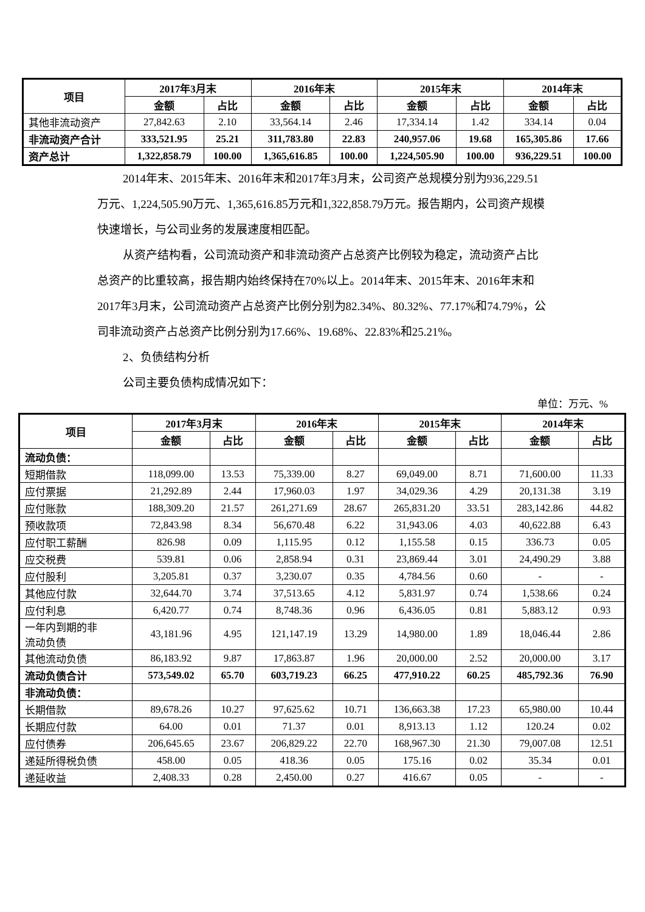| 项目 | 2017年3月末 | | 2016年末 | | 2015年末 | | 2014年末 | |
| --- | --- | --- | --- | --- | --- | --- | --- | --- |
| | 金额 | 占比 | 金额 | 占比 | 金额 | 占比 | 金额 | 占比 |
| 其他非流动资产 | 27,842.63 | 2.10 | 33,564.14 | 2.46 | 17,334.14 | 1.42 | 334.14 | 0.04 |
| 非流动资产合计 | 333,521.95 | 25.21 | 311,783.80 | 22.83 | 240,957.06 | 19.68 | 165,305.86 | 17.66 |
| 资产总计 | 1,322,858.79 | 100.00 | 1,365,616.85 | 100.00 | 1,224,505.90 | 100.00 | 936,229.51 | 100.00 |
2014年末、2015年末、2016年末和2017年3月末，公司资产总规模分别为936,229.51万元、1,224,505.90万元、1,365,616.85万元和1,322,858.79万元。报告期内，公司资产规模快速增长，与公司业务的发展速度相匹配。
从资产结构看，公司流动资产和非流动资产占总资产比例较为稳定，流动资产占比总资产的比重较高，报告期内始终保持在70%以上。2014年末、2015年末、2016年末和2017年3月末，公司流动资产占总资产比例分别为82.34%、80.32%、77.17%和74.79%，公司非流动资产占总资产比例分别为17.66%、19.68%、22.83%和25.21%。
2、负债结构分析
公司主要负债构成情况如下：
单位：万元、%
| 项目 | 2017年3月末 | | 2016年末 | | 2015年末 | | 2014年末 | |
| --- | --- | --- | --- | --- | --- | --- | --- | --- |
| | 金额 | 占比 | 金额 | 占比 | 金额 | 占比 | 金额 | 占比 |
| 流动负债： | | | | | | | | |
| 短期借款 | 118,099.00 | 13.53 | 75,339.00 | 8.27 | 69,049.00 | 8.71 | 71,600.00 | 11.33 |
| 应付票据 | 21,292.89 | 2.44 | 17,960.03 | 1.97 | 34,029.36 | 4.29 | 20,131.38 | 3.19 |
| 应付账款 | 188,309.20 | 21.57 | 261,271.69 | 28.67 | 265,831.20 | 33.51 | 283,142.86 | 44.82 |
| 预收款项 | 72,843.98 | 8.34 | 56,670.48 | 6.22 | 31,943.06 | 4.03 | 40,622.88 | 6.43 |
| 应付职工薪酬 | 826.98 | 0.09 | 1,115.95 | 0.12 | 1,155.58 | 0.15 | 336.73 | 0.05 |
| 应交税费 | 539.81 | 0.06 | 2,858.94 | 0.31 | 23,869.44 | 3.01 | 24,490.29 | 3.88 |
| 应付股利 | 3,205.81 | 0.37 | 3,230.07 | 0.35 | 4,784.56 | 0.60 | - | - |
| 其他应付款 | 32,644.70 | 3.74 | 37,513.65 | 4.12 | 5,831.97 | 0.74 | 1,538.66 | 0.24 |
| 应付利息 | 6,420.77 | 0.74 | 8,748.36 | 0.96 | 6,436.05 | 0.81 | 5,883.12 | 0.93 |
| 一年内到期的非 流动负债 | 43,181.96 | 4.95 | 121,147.19 | 13.29 | 14,980.00 | 1.89 | 18,046.44 | 2.86 |
| 其他流动负债 | 86,183.92 | 9.87 | 17,863.87 | 1.96 | 20,000.00 | 2.52 | 20,000.00 | 3.17 |
| 流动负债合计 | 573,549.02 | 65.70 | 603,719.23 | 66.25 | 477,910.22 | 60.25 | 485,792.36 | 76.90 |
| 非流动负债： | | | | | | | | |
| 长期借款 | 89,678.26 | 10.27 | 97,625.62 | 10.71 | 136,663.38 | 17.23 | 65,980.00 | 10.44 |
| 长期应付款 | 64.00 | 0.01 | 71.37 | 0.01 | 8,913.13 | 1.12 | 120.24 | 0.02 |
| 应付债券 | 206,645.65 | 23.67 | 206,829.22 | 22.70 | 168,967.30 | 21.30 | 79,007.08 | 12.51 |
| 递延所得税负债 | 458.00 | 0.05 | 418.36 | 0.05 | 175.16 | 0.02 | 35.34 | 0.01 |
| 递延收益 | 2,408.33 | 0.28 | 2,450.00 | 0.27 | 416.67 | 0.05 | - | - |